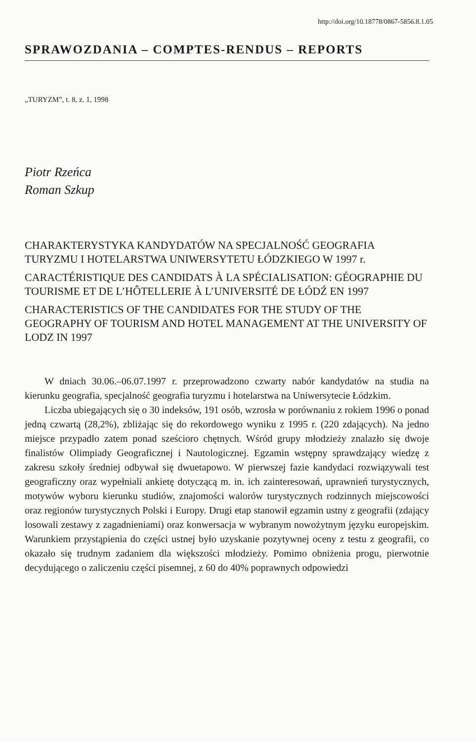http://doi.org/10.18778/0867-5856.8.1.05
SPRAWOZDANIA – COMPTES-RENDUS – REPORTS
„TURYZM”, t. 8, z. 1, 1998
Piotr Rzeńca
Roman Szkup
CHARAKTERYSTYKA KANDYDATÓW NA SPECJALNOŚĆ GEOGRAFIA TURYZMU I HOTELARSTWA UNIWERSYTETU ŁÓDZKIEGO W 1997 r.
CARACTÉRISTIQUE DES CANDIDATS À LA SPÉCIALISATION: GÉOGRAPHIE DU TOURISME ET DE L’HÔTELLERIE À L’UNIVERSITÉ DE ŁÓDŹ EN 1997
CHARACTERISTICS OF THE CANDIDATES FOR THE STUDY OF THE GEOGRAPHY OF TOURISM AND HOTEL MANAGEMENT AT THE UNIVERSITY OF LODZ IN 1997
W dniach 30.06.–06.07.1997 r. przeprowadzono czwarty nabór kandydatów na studia na kierunku geografia, specjalność geografia turyzmu i hotelarstwa na Uniwersytecie Łódzkim.
Liczba ubiegających się o 30 indeksów, 191 osób, wzrosła w porównaniu z rokiem 1996 o ponad jedną czwartą (28,2%), zbliżając się do rekordowego wyniku z 1995 r. (220 zdających). Na jedno miejsce przypadło zatem ponad sześcioro chętnych. Wśród grupy młodzieży znalazło się dwoje finalistów Olimpiady Geograficznej i Nautologicznej. Egzamin wstępny sprawdzający wiedzę z zakresu szkoły średniej odbywał się dwuetapowo. W pierwszej fazie kandydaci rozwiązywali test geograficzny oraz wypełniali ankietę dotyczącą m. in. ich zainteresowań, uprawnień turystycznych, motywów wyboru kierunku studiów, znajomości walorów turystycznych rodzinnych miejscowości oraz regionów turystycznych Polski i Europy. Drugi etap stanowił egzamin ustny z geografii (zdający losowali zestawy z zagadnieniami) oraz konwersacja w wybranym nowożytnym języku europejskim. Warunkiem przystąpienia do części ustnej było uzyskanie pozytywnej oceny z testu z geografii, co okazało się trudnym zadaniem dla większości młodzieży. Pomimo obniżenia progu, pierwotnie decydującego o zaliczeniu części pisemnej, z 60 do 40% poprawnych odpowiedzi